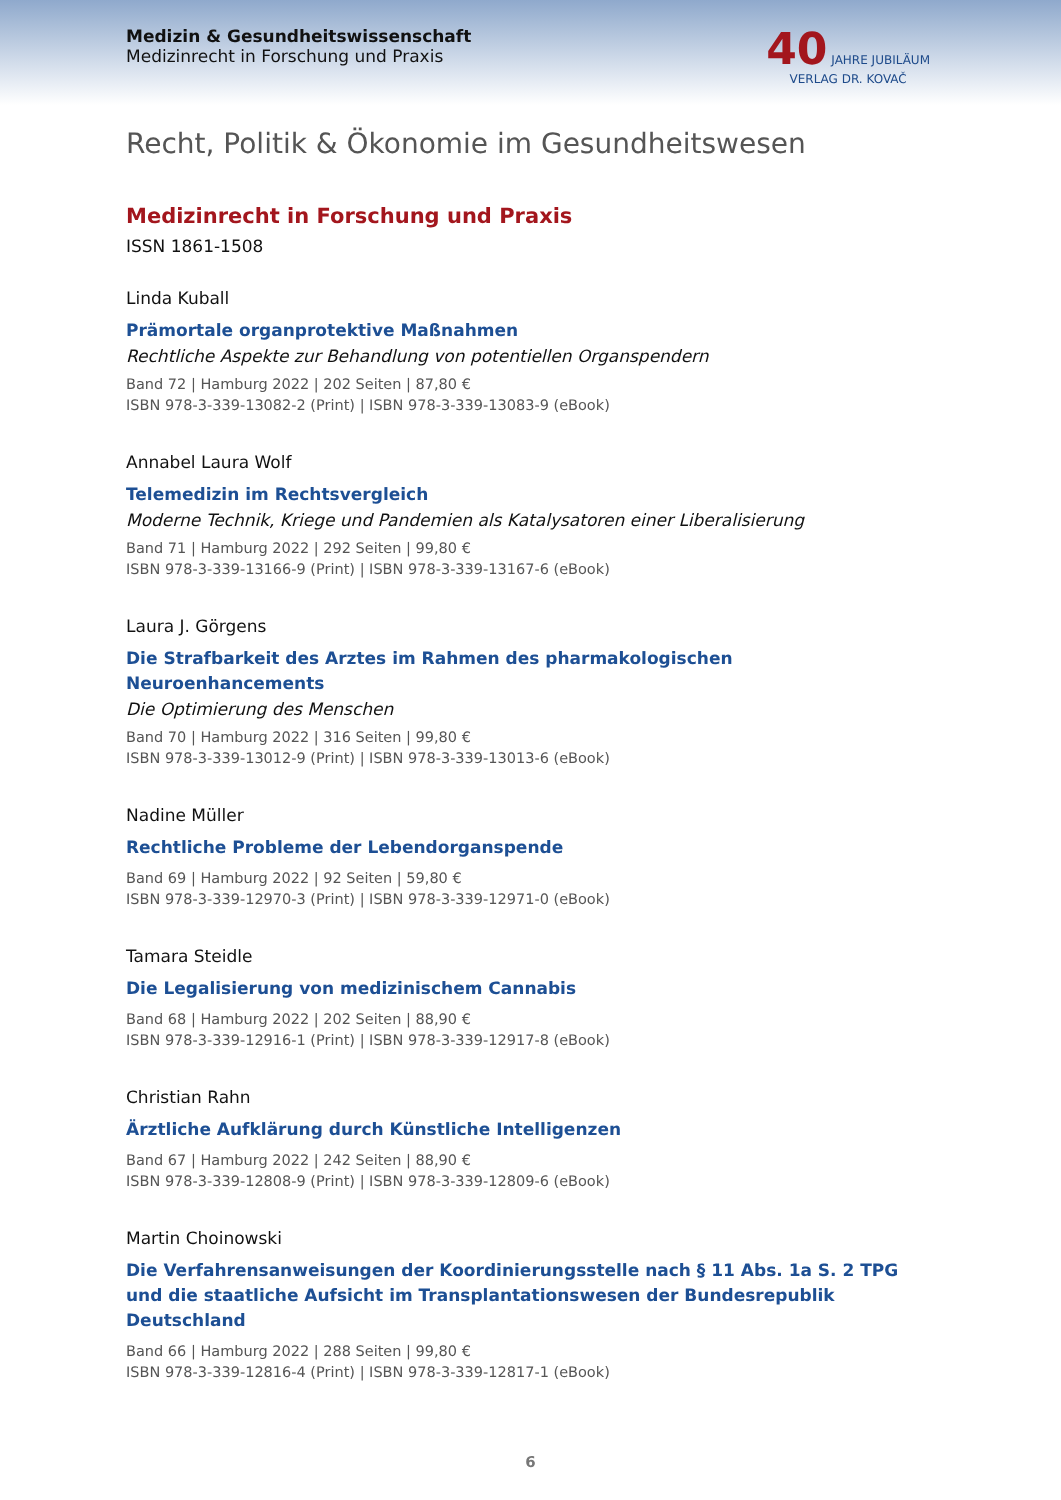Medizin & Gesundheitswissenschaft
Medizinrecht in Forschung und Praxis
40 JAHRE JUBILÄUM
VERLAG DR. KOVAČ
Recht, Politik & Ökonomie im Gesundheitswesen
Medizinrecht in Forschung und Praxis
ISSN 1861-1508
Linda Kuball
Prämortale organprotektive Maßnahmen
Rechtliche Aspekte zur Behandlung von potentiellen Organspendern
Band 72 | Hamburg 2022 | 202 Seiten | 87,80 €
ISBN 978-3-339-13082-2 (Print) | ISBN 978-3-339-13083-9 (eBook)
Annabel Laura Wolf
Telemedizin im Rechtsvergleich
Moderne Technik, Kriege und Pandemien als Katalysatoren einer Liberalisierung
Band 71 | Hamburg 2022 | 292 Seiten | 99,80 €
ISBN 978-3-339-13166-9 (Print) | ISBN 978-3-339-13167-6 (eBook)
Laura J. Görgens
Die Strafbarkeit des Arztes im Rahmen des pharmakologischen Neuroenhancements
Die Optimierung des Menschen
Band 70 | Hamburg 2022 | 316 Seiten | 99,80 €
ISBN 978-3-339-13012-9 (Print) | ISBN 978-3-339-13013-6 (eBook)
Nadine Müller
Rechtliche Probleme der Lebendorganspende
Band 69 | Hamburg 2022 | 92 Seiten | 59,80 €
ISBN 978-3-339-12970-3 (Print) | ISBN 978-3-339-12971-0 (eBook)
Tamara Steidle
Die Legalisierung von medizinischem Cannabis
Band 68 | Hamburg 2022 | 202 Seiten | 88,90 €
ISBN 978-3-339-12916-1 (Print) | ISBN 978-3-339-12917-8 (eBook)
Christian Rahn
Ärztliche Aufklärung durch Künstliche Intelligenzen
Band 67 | Hamburg 2022 | 242 Seiten | 88,90 €
ISBN 978-3-339-12808-9 (Print) | ISBN 978-3-339-12809-6 (eBook)
Martin Choinowski
Die Verfahrensanweisungen der Koordinierungsstelle nach § 11 Abs. 1a S. 2 TPG und die staatliche Aufsicht im Transplantationswesen der Bundesrepublik Deutschland
Band 66 | Hamburg 2022 | 288 Seiten | 99,80 €
ISBN 978-3-339-12816-4 (Print) | ISBN 978-3-339-12817-1 (eBook)
6